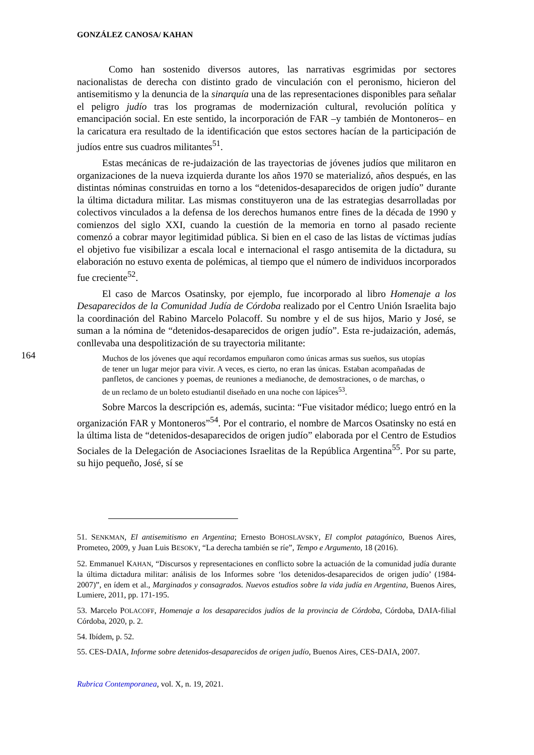GONZÁLEZ CANOSA/ KAHAN
Como han sostenido diversos autores, las narrativas esgrimidas por sectores nacionalistas de derecha con distinto grado de vinculación con el peronismo, hicieron del antisemitismo y la denuncia de la sinarquía una de las representaciones disponibles para señalar el peligro judío tras los programas de modernización cultural, revolución política y emancipación social. En este sentido, la incorporación de FAR –y también de Montoneros– en la caricatura era resultado de la identificación que estos sectores hacían de la participación de judíos entre sus cuadros militantes<sup>51</sup>.
Estas mecánicas de re-judaización de las trayectorias de jóvenes judíos que militaron en organizaciones de la nueva izquierda durante los años 1970 se materializó, años después, en las distintas nóminas construidas en torno a los “detenidos-desaparecidos de origen judío” durante la última dictadura militar. Las mismas constituyeron una de las estrategias desarrolladas por colectivos vinculados a la defensa de los derechos humanos entre fines de la década de 1990 y comienzos del siglo XXI, cuando la cuestión de la memoria en torno al pasado reciente comenzó a cobrar mayor legitimidad pública. Si bien en el caso de las listas de víctimas judías el objetivo fue visibilizar a escala local e internacional el rasgo antisemita de la dictadura, su elaboración no estuvo exenta de polémicas, al tiempo que el número de individuos incorporados fue creciente<sup>52</sup>.
El caso de Marcos Osatinsky, por ejemplo, fue incorporado al libro Homenaje a los Desaparecidos de la Comunidad Judía de Córdoba realizado por el Centro Unión Israelita bajo la coordinación del Rabino Marcelo Polacoff. Su nombre y el de sus hijos, Mario y José, se suman a la nómina de “detenidos-desaparecidos de origen judío”. Esta re-judaización, además, conllevaba una despolitización de su trayectoria militante:
164
Muchos de los jóvenes que aquí recordamos empuñaron como únicas armas sus sueños, sus utopías de tener un lugar mejor para vivir. A veces, es cierto, no eran las únicas. Estaban acompañadas de panfletos, de canciones y poemas, de reuniones a medianoche, de demostraciones, o de marchas, o de un reclamo de un boleto estudiantil diseñado en una noche con lápices<sup>53</sup>.
Sobre Marcos la descripción es, además, sucinta: “Fue visitador médico; luego entró en la organización FAR y Montoneros”<sup>54</sup>. Por el contrario, el nombre de Marcos Osatinsky no está en la última lista de “detenidos-desaparecidos de origen judío” elaborada por el Centro de Estudios Sociales de la Delegación de Asociaciones Israelitas de la República Argentina<sup>55</sup>. Por su parte, su hijo pequeño, José, sí se
51. SENKMAN, El antisemitismo en Argentina; Ernesto BOHOSLAVSKY, El complot patagónico, Buenos Aires, Prometeo, 2009, y Juan Luis BESOKY, “La derecha también se ríe”, Tempo e Argumento, 18 (2016).
52. Emmanuel KAHAN, “Discursos y representaciones en conflicto sobre la actuación de la comunidad judía durante la última dictadura militar: análisis de los Informes sobre ‘los detenidos-desaparecidos de origen judío’ (1984-2007)”, en ídem et al., Marginados y consagrados. Nuevos estudios sobre la vida judía en Argentina, Buenos Aires, Lumiere, 2011, pp. 171-195.
53. Marcelo POLACOFF, Homenaje a los desaparecidos judíos de la provincia de Córdoba, Córdoba, DAIA-filial Córdoba, 2020, p. 2.
54. Ibídem, p. 52.
55. CES-DAIA, Informe sobre detenidos-desaparecidos de origen judío, Buenos Aires, CES-DAIA, 2007.
Rubrica Contemporanea, vol. X, n. 19, 2021.